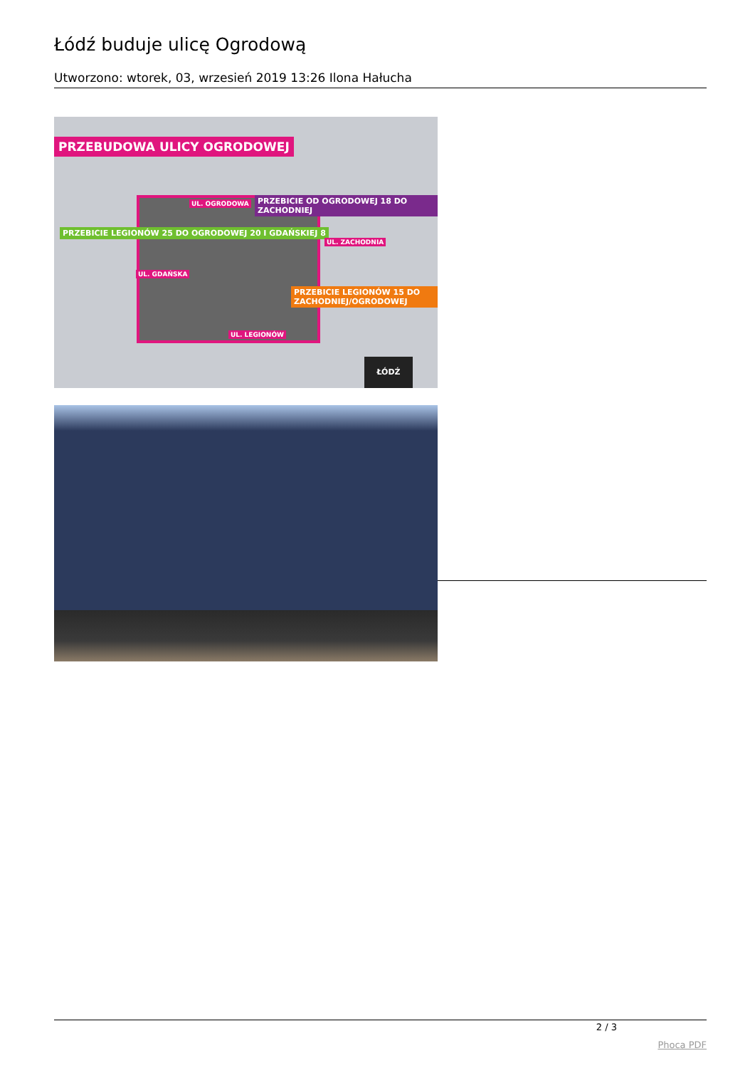Łódź buduje ulicę Ogrodową
Utworzono: wtorek, 03, wrzesień 2019 13:26 Ilona Hałucha
PRZEBUDOWA ULICY OGRODOWEJ
PRZEBICIE LEGIONÓW 25 DO OGRODOWEJ 20 I GDAŃSKIEJ 8
PRZEBICIE OD OGRODOWEJ 18 DO ZACHODNIEJ
PRZEBICIE LEGIONÓW 15 DO ZACHODNIEJ/OGRODOWEJ
UL. OGRODOWA
UL. LEGIONÓW
UL. GDAŃSKA
UL. ZACHODNIA
ŁÓDŹ
2 / 3
Phoca PDF